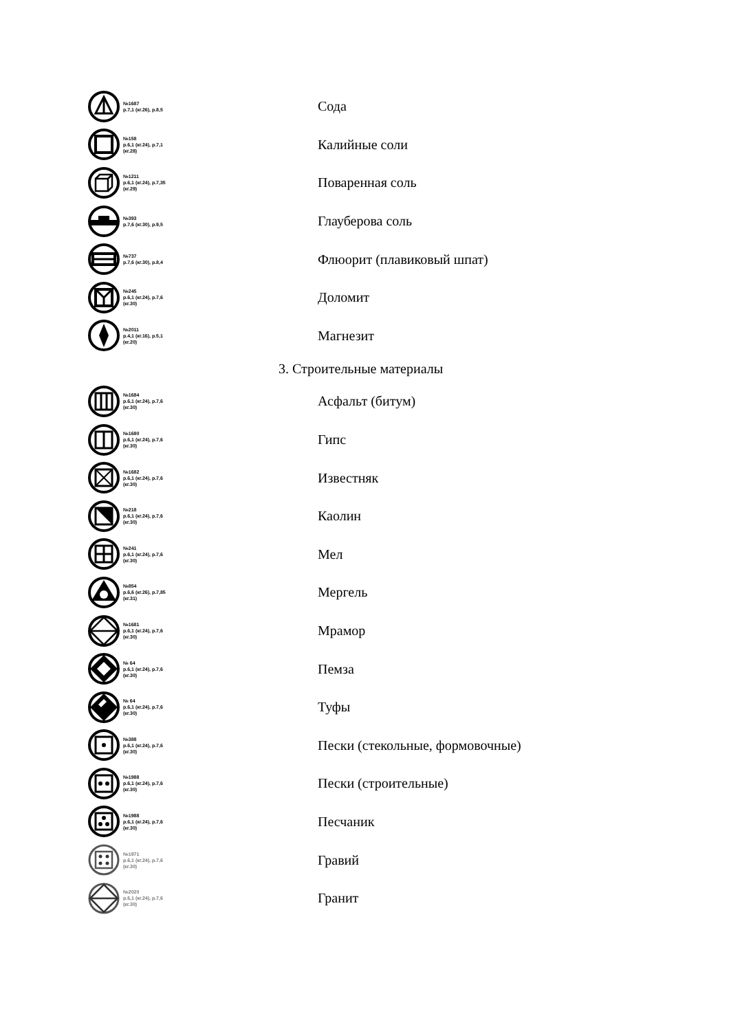№1687
p.7,1 (кг.26), p.8,5
Сода
№158
p.6,1 (кг.24), p.7,1 (кг.28)
Калийные соли
№1211
p.6,1 (кг.24), p.7,35 (кг.29)
Поваренная соль
№393
p.7,6 (кг.30), p.9,5
Глауберова соль
№737
p.7,6 (кг.30), p.8,4
Флюорит (плавиковый шпат)
№245
p.6,1 (кг.24), p.7,6 (кг.30)
Доломит
№2011
p.4,1 (кг.16), p.5,1 (кг.20)
Магнезит
3. Строительные материалы
№1684
p.6,1 (кг.24), p.7,6 (кг.30)
Асфальт (битум)
№1680
p.6,1 (кг.24), p.7,6 (кг.30)
Гипс
№1682
p.6,1 (кг.24), p.7,6 (кг.30)
Известняк
№218
p.6,1 (кг.24), p.7,6 (кг.30)
Каолин
№241
p.6,1 (кг.24), p.7,6 (кг.30)
Мел
№854
p.6,6 (кг.26), p.7,85 (кг.31)
Мергель
№1681
p.6,1 (кг.24), p.7,6 (кг.30)
Мрамор
№ 64
p.6,1 (кг.24), p.7,6 (кг.30)
Пемза
№ 64
p.6,1 (кг.24), p.7,6 (кг.30)
Туфы
№388
p.6,1 (кг.24), p.7,6 (кг.30)
Пески (стекольные, формовочные)
№1988
p.6,1 (кг.24), p.7,6 (кг.30)
Пески (строительные)
№1988
p.6,1 (кг.24), p.7,6 (кг.30)
Песчаник
№1971
p.6,1 (кг.24), p.7,6 (кг.30)
Гравий
№2020
p.6,1 (кг.24), p.7,6 (кг.30)
Гранит